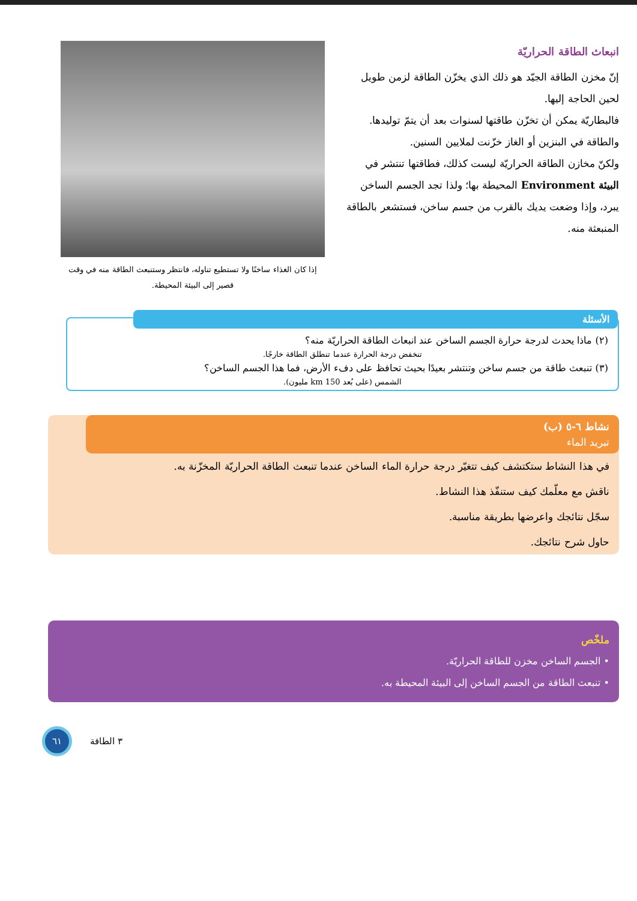انبعاث الطاقة الحراريّة
إنّ مخزن الطاقة الجيّد هو ذلك الذي يخزّن الطاقة لزمن طويل لحين الحاجة إليها.
فالبطاريّة يمكن أن تخزّن طاقتها لسنوات بعد أن يتمّ توليدها.
والطاقة في البنزين أو الغاز خزّنت لملايين السنين.
ولكنّ مخازن الطاقة الحراريّة ليست كذلك، فطاقتها تنتشر في البيئة Environment المحيطة بها؛ ولذا تجد الجسم الساخن يبرد، وإذا وضعت يديك بالقرب من جسم ساخن، فستشعر بالطاقة المنبعثة منه.
إذا كان الغذاء ساخنًا ولا تستطيع تناوله، فانتظر وستنبعث الطاقة منه في وقت قصير إلى البيئة المحيطة.
الأسئلة
(٢) ماذا يحدث لدرجة حرارة الجسم الساخن عند انبعاث الطاقة الحراريّة منه؟
تنخفض درجة الحرارة عندما تنطلق الطاقة خارجًا.
(٣) تنبعث طاقة من جسم ساخن وتنتشر بعيدًا بحيث تحافظ على دفء الأرض، فما هذا الجسم الساخن؟
الشمس (على بُعد 150 km مليون).
نشاط ٦-٥ (ب)
تبريد الماء
في هذا النشاط ستكتشف كيف تتغيّر درجة حرارة الماء الساخن عندما تنبعث الطاقة الحراريّة المخزّنة به.
ناقش مع معلّمك كيف ستنفّذ هذا النشاط.
سجّل نتائجك واعرضها بطريقة مناسبة.
حاول شرح نتائجك.
ملخّص
• الجسم الساخن مخزن للطاقة الحراريّة.
• تنبعث الطاقة من الجسم الساخن إلى البيئة المحيطة به.
٦١
٣ الطاقة